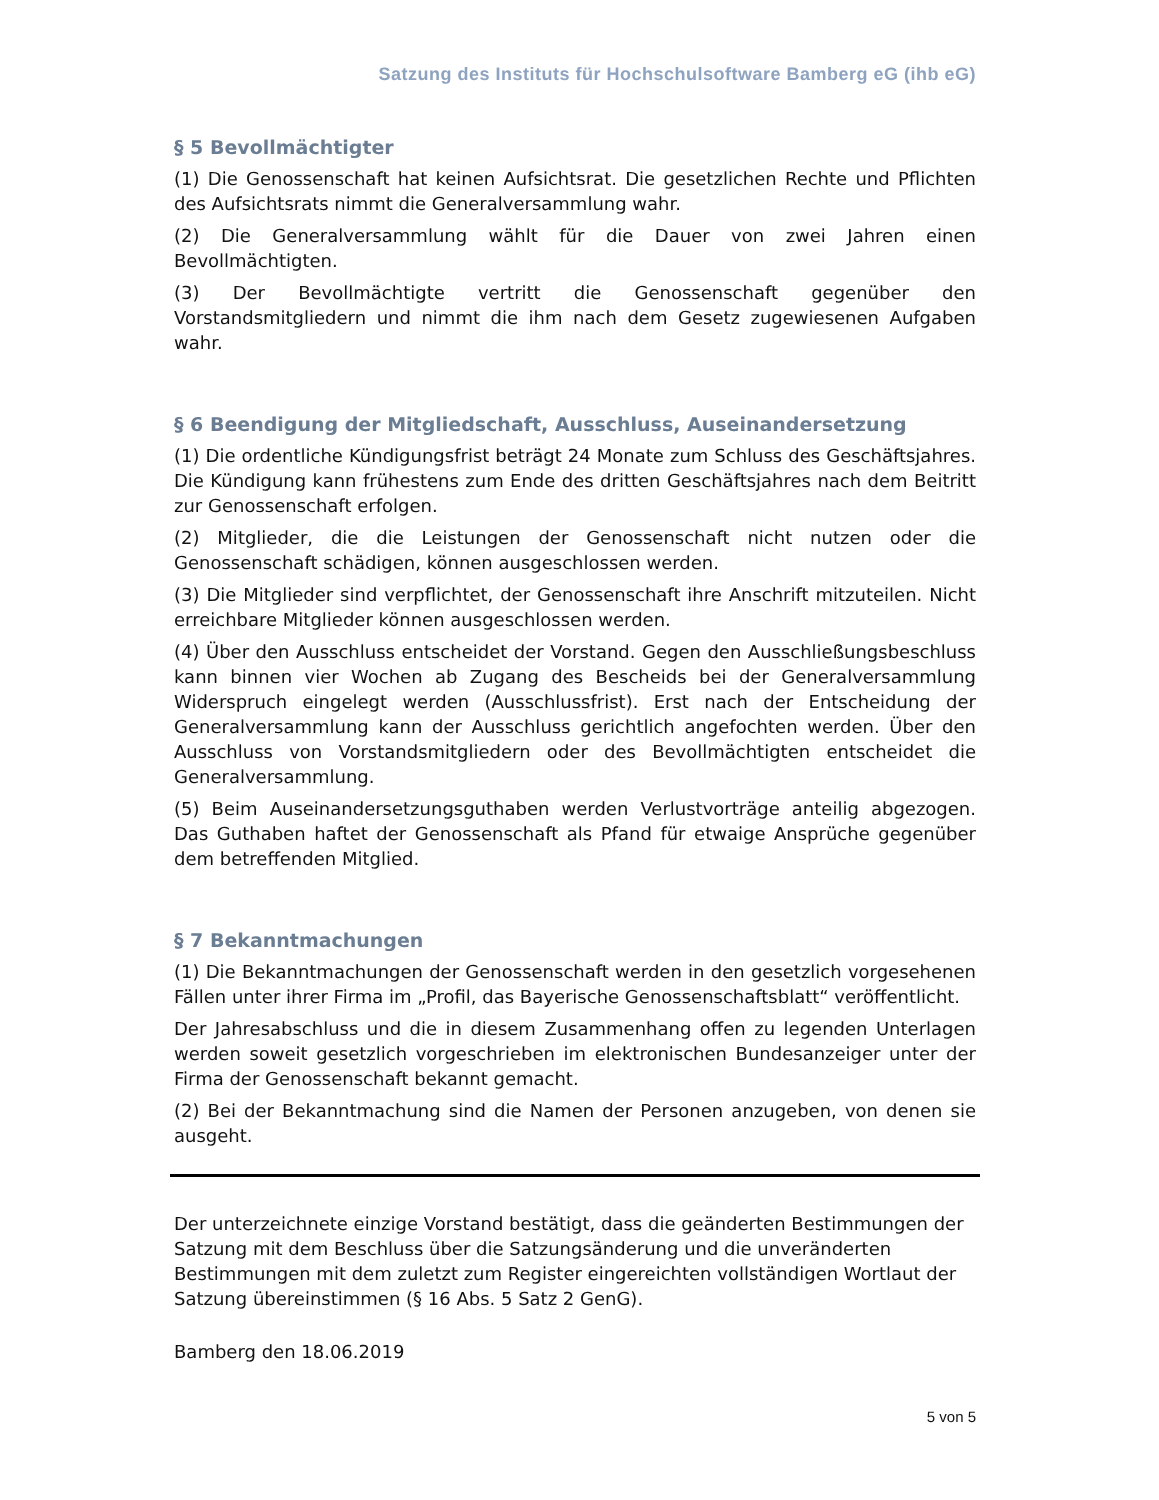Satzung des Instituts für Hochschulsoftware Bamberg eG (ihb eG)
§ 5 Bevollmächtigter
(1) Die Genossenschaft hat keinen Aufsichtsrat. Die gesetzlichen Rechte und Pflichten des Aufsichtsrats nimmt die Generalversammlung wahr.
(2) Die Generalversammlung wählt für die Dauer von zwei Jahren einen Bevollmächtigten.
(3) Der Bevollmächtigte vertritt die Genossenschaft gegenüber den Vorstandsmitgliedern und nimmt die ihm nach dem Gesetz zugewiesenen Aufgaben wahr.
§ 6 Beendigung der Mitgliedschaft, Ausschluss, Auseinandersetzung
(1) Die ordentliche Kündigungsfrist beträgt 24 Monate zum Schluss des Geschäftsjahres. Die Kündigung kann frühestens zum Ende des dritten Geschäftsjahres nach dem Beitritt zur Genossenschaft erfolgen.
(2) Mitglieder, die die Leistungen der Genossenschaft nicht nutzen oder die Genossenschaft schädigen, können ausgeschlossen werden.
(3) Die Mitglieder sind verpflichtet, der Genossenschaft ihre Anschrift mitzuteilen. Nicht erreichbare Mitglieder können ausgeschlossen werden.
(4) Über den Ausschluss entscheidet der Vorstand. Gegen den Ausschließungsbeschluss kann binnen vier Wochen ab Zugang des Bescheids bei der Generalversammlung Widerspruch eingelegt werden (Ausschlussfrist). Erst nach der Entscheidung der Generalversammlung kann der Ausschluss gerichtlich angefochten werden. Über den Ausschluss von Vorstandsmitgliedern oder des Bevollmächtigten entscheidet die Generalversammlung.
(5) Beim Auseinandersetzungsguthaben werden Verlustvorträge anteilig abgezogen. Das Guthaben haftet der Genossenschaft als Pfand für etwaige Ansprüche gegenüber dem betreffenden Mitglied.
§ 7 Bekanntmachungen
(1) Die Bekanntmachungen der Genossenschaft werden in den gesetzlich vorgesehenen Fällen unter ihrer Firma im „Profil, das Bayerische Genossenschaftsblatt“ veröffentlicht.
Der Jahresabschluss und die in diesem Zusammenhang offen zu legenden Unterlagen werden soweit gesetzlich vorgeschrieben im elektronischen Bundesanzeiger unter der Firma der Genossenschaft bekannt gemacht.
(2) Bei der Bekanntmachung sind die Namen der Personen anzugeben, von denen sie ausgeht.
Der unterzeichnete einzige Vorstand bestätigt, dass die geänderten Bestimmungen der Satzung mit dem Beschluss über die Satzungsänderung und die unveränderten Bestimmungen mit dem zuletzt zum Register eingereichten vollständigen Wortlaut der Satzung übereinstimmen (§ 16 Abs. 5 Satz 2 GenG).
Bamberg den 18.06.2019
5 von 5